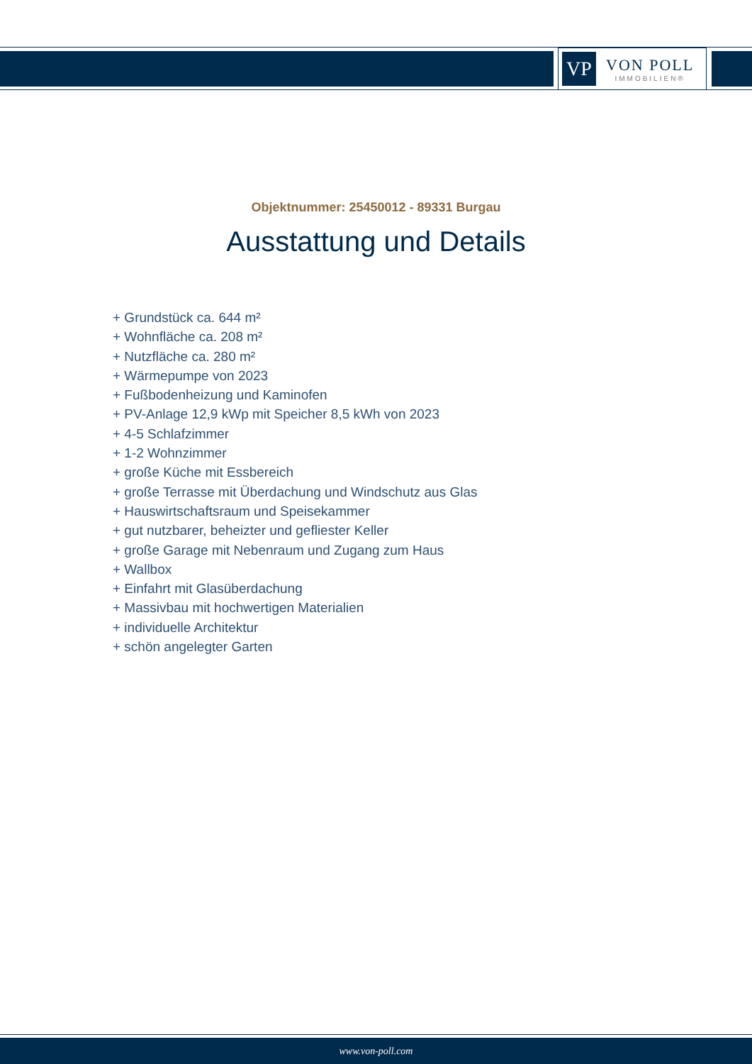VP
VON POLL
IMMOBILIEN®
Objektnummer: 25450012 - 89331 Burgau
Ausstattung und Details
+ Grundstück ca. 644 m²
+ Wohnfläche ca. 208 m²
+ Nutzfläche ca. 280 m²
+ Wärmepumpe von 2023
+ Fußbodenheizung und Kaminofen
+ PV-Anlage 12,9 kWp mit Speicher 8,5 kWh von 2023
+ 4-5 Schlafzimmer
+ 1-2 Wohnzimmer
+ große Küche mit Essbereich
+ große Terrasse mit Überdachung und Windschutz aus Glas
+ Hauswirtschaftsraum und Speisekammer
+ gut nutzbarer, beheizter und gefliester Keller
+ große Garage mit Nebenraum und Zugang zum Haus
+ Wallbox
+ Einfahrt mit Glasüberdachung
+ Massivbau mit hochwertigen Materialien
+ individuelle Architektur
+ schön angelegter Garten
www.von-poll.com